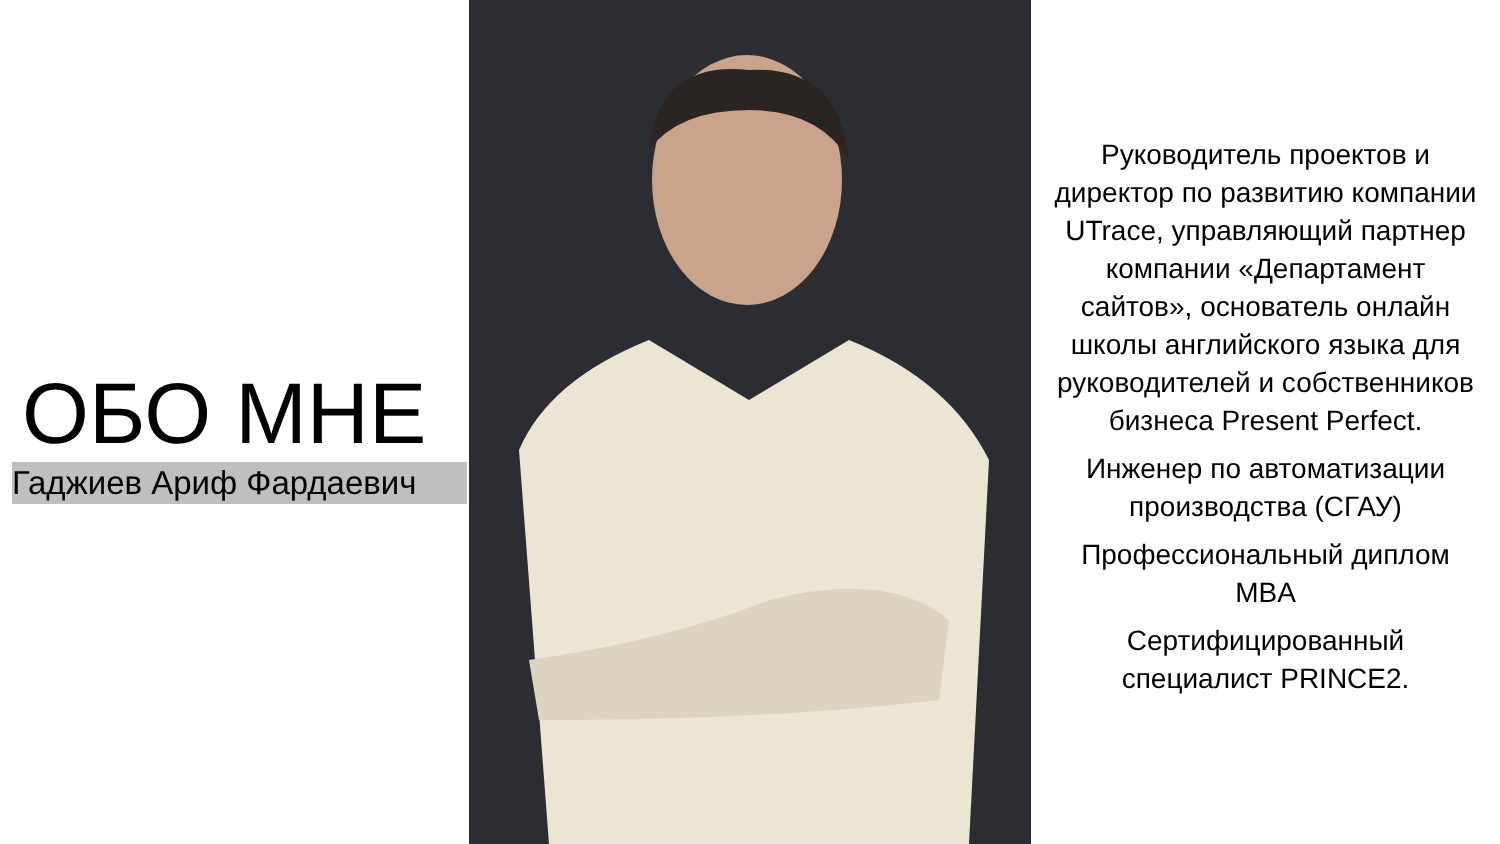ОБО МНЕ
Гаджиев Ариф Фардаевич
Руководитель проектов и директор по развитию компании UTrace, управляющий партнер компании «Департамент сайтов», основатель онлайн школы английского языка для руководителей и собственников бизнеса Present Perfect.
Инженер по автоматизации производства (СГАУ)
Профессиональный диплом MBA
Сертифицированный специалист PRINCE2.